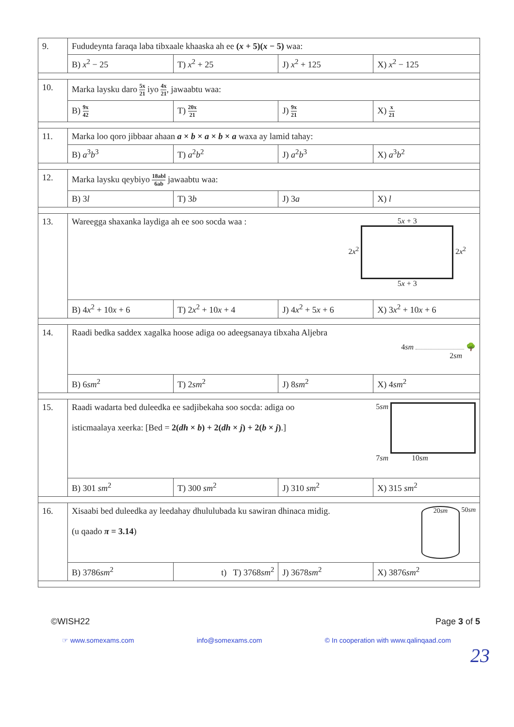| 9. | Fududeynta faraqa laba tibxaale khaaska ah ee ( x + 5)( x − 5) waa: | | | |
| | B) x<sup>2</sup> − 25 | T) x<sup>2</sup> + 25 | J) x<sup>2</sup> + 125 | X) x<sup>2</sup> − 125 |
| 10. | Marka laysku daro 5x 21 iyo 4x 21 , jawaabtu waa: | | | |
| | B) 9x 42 | T) 20x 21 | J) 9x 21 | X) x 21 |
| 11. | Marka loo qoro jibbaar ahaan a × b × a × b × a waxa ay lamid tahay: | | | |
| | B) a<sup>3</sup> b<sup>3</sup> | T) a<sup>2</sup> b<sup>2</sup> | J) a<sup>2</sup> b<sup>3</sup> | X) a<sup>3</sup> b<sup>2</sup> |
| 12. | Marka laysku qeybiyo 18abl 6ab jawaabtu waa: | | | |
| | B) 3 l | T) 3 b | J) 3 a | X) l |
| 13. | Wareegga shaxanka laydiga ah ee soo socda waa : 5 x + 3 2 x<sup>2</sup> 2 x<sup>2</sup> 5 x + 3 | | | |
| | B) 4 x<sup>2</sup> + 10 x + 6 | T) 2 x<sup>2</sup> + 10 x + 4 | J) 4 x<sup>2</sup> + 5 x + 6 | X) 3 x<sup>2</sup> + 10 x + 6 |
| 14. | Raadi bedka saddex xagalka hoose adiga oo adeegsanaya tibxaha Aljebra 4 sm 🌳 2 sm | | | |
| | B) 6 sm<sup>2</sup> | T) 2 sm<sup>2</sup> | J) 8 sm<sup>2</sup> | X) 4 sm<sup>2</sup> |
| 15. | 5 sm 7 sm 10 sm Raadi wadarta bed duleedka ee sadjibekaha soo socda: adiga oo isticmaalaya xeerka: [Bed = 2( dh × b ) + 2( dh × j ) + 2( b × j ) .] | | | |
| | B) 301 sm<sup>2</sup> | T) 300 sm<sup>2</sup> | J) 310 sm<sup>2</sup> | X) 315 sm<sup>2</sup> |
| 16. | 20 sm 50 sm Xisaabi bed duleedka ay leedahay dhululubada ku sawiran dhinaca midig. (u qaado π = 3.14 ) | | | |
| | B) 3786 sm<sup>2</sup> | t) T) 3768 sm<sup>2</sup> | J) 3678 sm<sup>2</sup> | X) 3876 sm<sup>2</sup> |
©WISH22 Page 3 of 5
☞ www.somexams.com info@somexams.com © In cooperation with www.qalinqaad.com
23